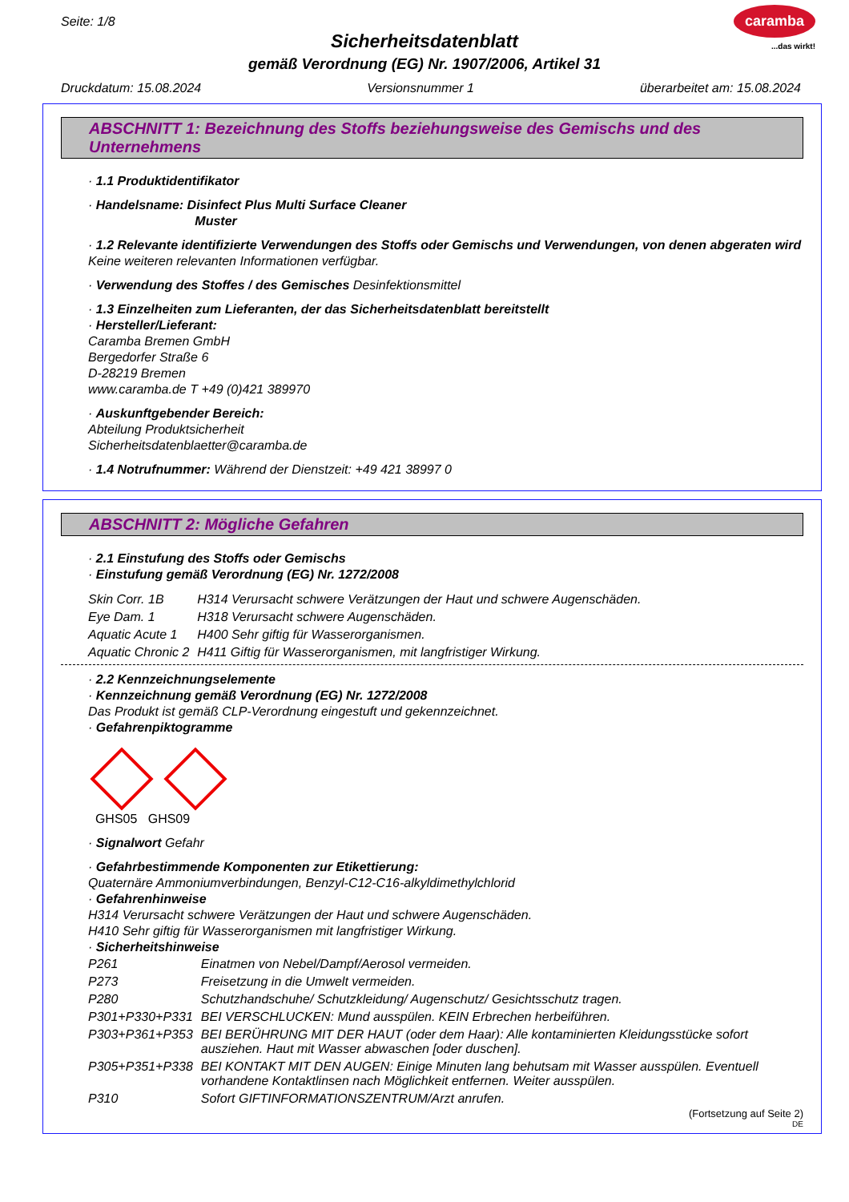Seite: 1/8
caramba
...das wirkt!
Sicherheitsdatenblatt
gemäß Verordnung (EG) Nr. 1907/2006, Artikel 31
Druckdatum: 15.08.2024 Versionsnummer 1 überarbeitet am: 15.08.2024
ABSCHNITT 1: Bezeichnung des Stoffs beziehungsweise des Gemischs und des Unternehmens
· 1.1 Produktidentifikator
· Handelsname: Disinfect Plus Multi Surface Cleaner
Muster
· 1.2 Relevante identifizierte Verwendungen des Stoffs oder Gemischs und Verwendungen, von denen abgeraten wird
Keine weiteren relevanten Informationen verfügbar.
· Verwendung des Stoffes / des Gemisches Desinfektionsmittel
· 1.3 Einzelheiten zum Lieferanten, der das Sicherheitsdatenblatt bereitstellt
· Hersteller/Lieferant:
Caramba Bremen GmbH
Bergedorfer Straße 6
D-28219 Bremen
www.caramba.de T +49 (0)421 389970
· Auskunftgebender Bereich:
Abteilung Produktsicherheit
Sicherheitsdatenblaetter@caramba.de
· 1.4 Notrufnummer: Während der Dienstzeit: +49 421 38997 0
ABSCHNITT 2: Mögliche Gefahren
· 2.1 Einstufung des Stoffs oder Gemischs
· Einstufung gemäß Verordnung (EG) Nr. 1272/2008
| Skin Corr. 1B | H314 Verursacht schwere Verätzungen der Haut und schwere Augenschäden. |
| Eye Dam. 1 | H318 Verursacht schwere Augenschäden. |
| Aquatic Acute 1 | H400 Sehr giftig für Wasserorganismen. |
| Aquatic Chronic 2 | H411 Giftig für Wasserorganismen, mit langfristiger Wirkung. |
· 2.2 Kennzeichnungselemente
· Kennzeichnung gemäß Verordnung (EG) Nr. 1272/2008
Das Produkt ist gemäß CLP-Verordnung eingestuft und gekennzeichnet.
· Gefahrenpiktogramme
GHS05 GHS09
· Signalwort Gefahr
· Gefahrbestimmende Komponenten zur Etikettierung:
Quaternäre Ammoniumverbindungen, Benzyl-C12-C16-alkyldimethylchlorid
· Gefahrenhinweise
H314 Verursacht schwere Verätzungen der Haut und schwere Augenschäden.
H410 Sehr giftig für Wasserorganismen mit langfristiger Wirkung.
· Sicherheitshinweise
| P261 | Einatmen von Nebel/Dampf/Aerosol vermeiden. |
| P273 | Freisetzung in die Umwelt vermeiden. |
| P280 | Schutzhandschuhe/ Schutzkleidung/ Augenschutz/ Gesichtsschutz tragen. |
| P301+P330+P331 | BEI VERSCHLUCKEN: Mund ausspülen. KEIN Erbrechen herbeiführen. |
| P303+P361+P353 | BEI BERÜHRUNG MIT DER HAUT (oder dem Haar): Alle kontaminierten Kleidungsstücke sofort ausziehen. Haut mit Wasser abwaschen [oder duschen]. |
| P305+P351+P338 | BEI KONTAKT MIT DEN AUGEN: Einige Minuten lang behutsam mit Wasser ausspülen. Eventuell vorhandene Kontaktlinsen nach Möglichkeit entfernen. Weiter ausspülen. |
| P310 | Sofort GIFTINFORMATIONSZENTRUM/Arzt anrufen. |
(Fortsetzung auf Seite 2)
DE